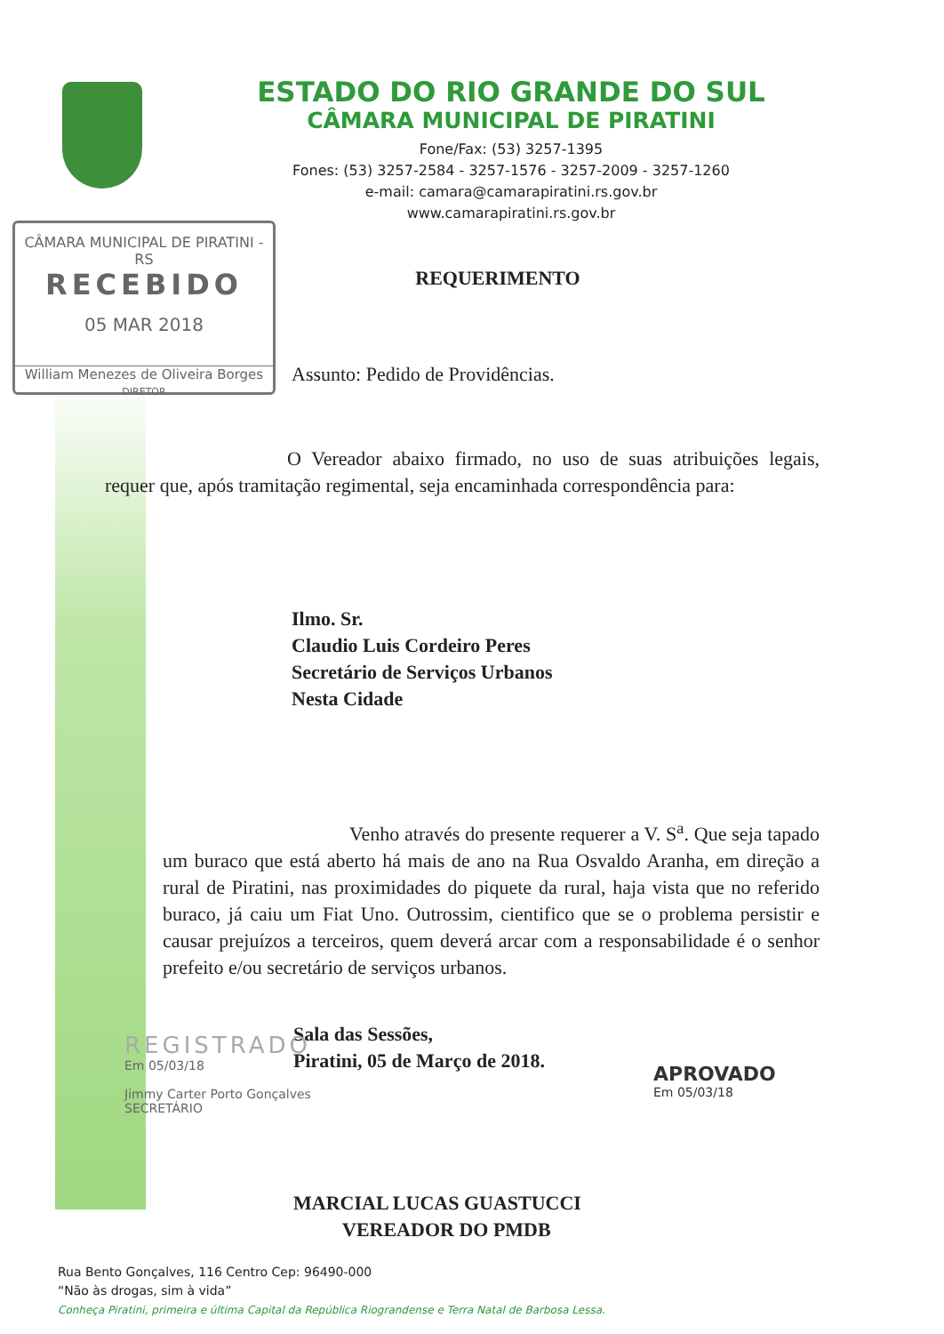ESTADO DO RIO GRANDE DO SUL
CÂMARA MUNICIPAL DE PIRATINI
Fone/Fax: (53) 3257-1395
Fones: (53) 3257-2584 - 3257-1576 - 3257-2009 - 3257-1260
e-mail: camara@camarapiratini.rs.gov.br
www.camarapiratini.rs.gov.br
CÂMARA MUNICIPAL DE PIRATINI - RS
RECEBIDO
05 MAR 2018
William Menezes de Oliveira Borges
DIRETOR
REQUERIMENTO
Assunto: Pedido de Providências.
O Vereador abaixo firmado, no uso de suas atribuições legais, requer que, após tramitação regimental, seja encaminhada correspondência para:
Ilmo. Sr.
Claudio Luis Cordeiro Peres
Secretário de Serviços Urbanos
Nesta Cidade
Venho através do presente requerer a V. S<sup>a</sup>. Que seja tapado um buraco que está aberto há mais de ano na Rua Osvaldo Aranha, em direção a rural de Piratini, nas proximidades do piquete da rural, haja vista que no referido buraco, já caiu um Fiat Uno. Outrossim, cientifico que se o problema persistir e causar prejuízos a terceiros, quem deverá arcar com a responsabilidade é o senhor prefeito e/ou secretário de serviços urbanos.
Sala das Sessões,
Piratini, 05 de Março de 2018.
MARCIAL LUCAS GUASTUCCI
VEREADOR DO PMDB
REGISTRADO
Em 05/03/18
Jimmy Carter Porto Gonçalves
SECRETÁRIO
APROVADO
Em 05/03/18
Rua Bento Gonçalves, 116 Centro Cep: 96490-000
“Não às drogas, sim à vida”
Conheça Piratini, primeira e última Capital da República Riograndense e Terra Natal de Barbosa Lessa.